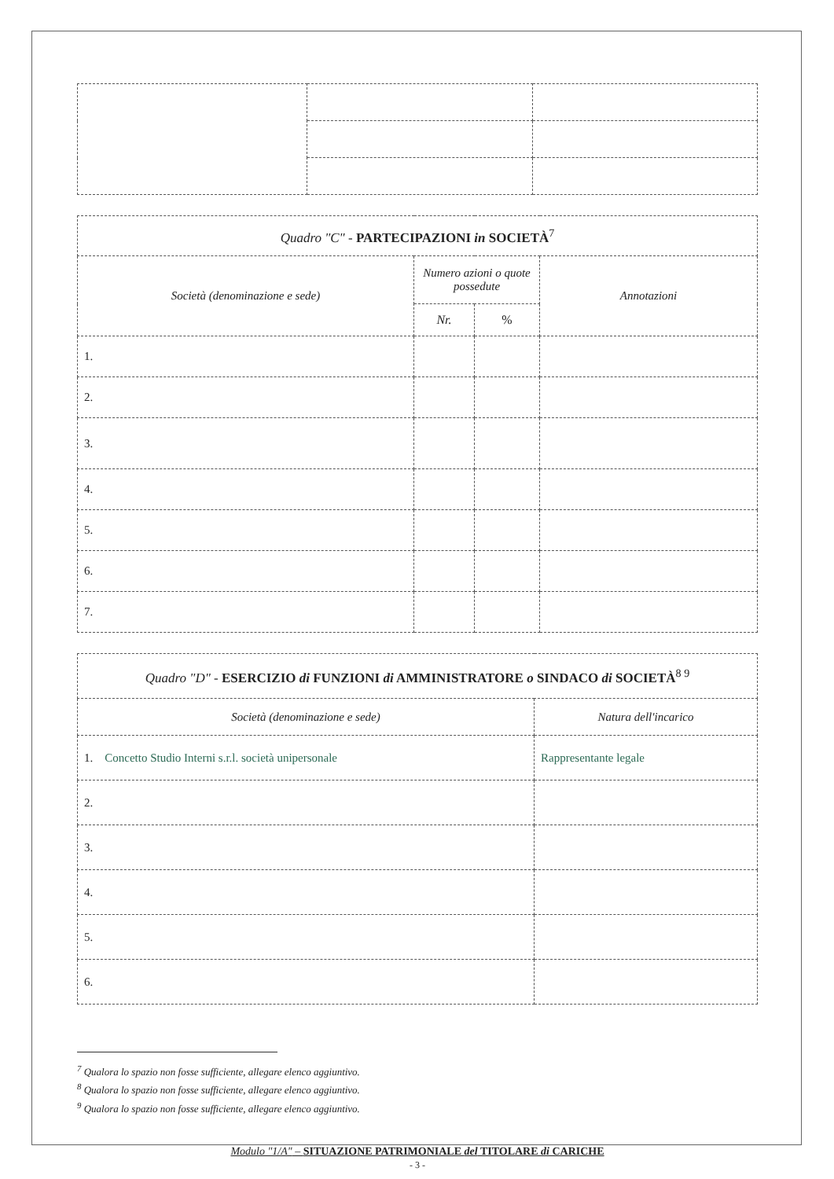| Quadro "C" - PARTECIPAZIONI in SOCIETÀ<sup>7</sup> | | | |
| Società (denominazione e sede) | Numero azioni o quote possedute | | Annotazioni |
| | Nr. | % | |
| 1. | | | |
| 2. | | | |
| 3. | | | |
| 4. | | | |
| 5. | | | |
| 6. | | | |
| 7. | | | |
| Quadro "D" - ESERCIZIO di FUNZIONI di AMMINISTRATORE o SINDACO di SOCIETÀ<sup>8 9</sup> | |
| Società (denominazione e sede) | Natura dell'incarico |
| 1. Concetto Studio Interni s.r.l. società unipersonale | Rappresentante legale |
| 2. | |
| 3. | |
| 4. | |
| 5. | |
| 6. | |
<sup>7</sup> Qualora lo spazio non fosse sufficiente, allegare elenco aggiuntivo.
<sup>8</sup> Qualora lo spazio non fosse sufficiente, allegare elenco aggiuntivo.
<sup>9</sup> Qualora lo spazio non fosse sufficiente, allegare elenco aggiuntivo.
Modulo "1/A" – SITUAZIONE PATRIMONIALE del TITOLARE di CARICHE
- 3 -